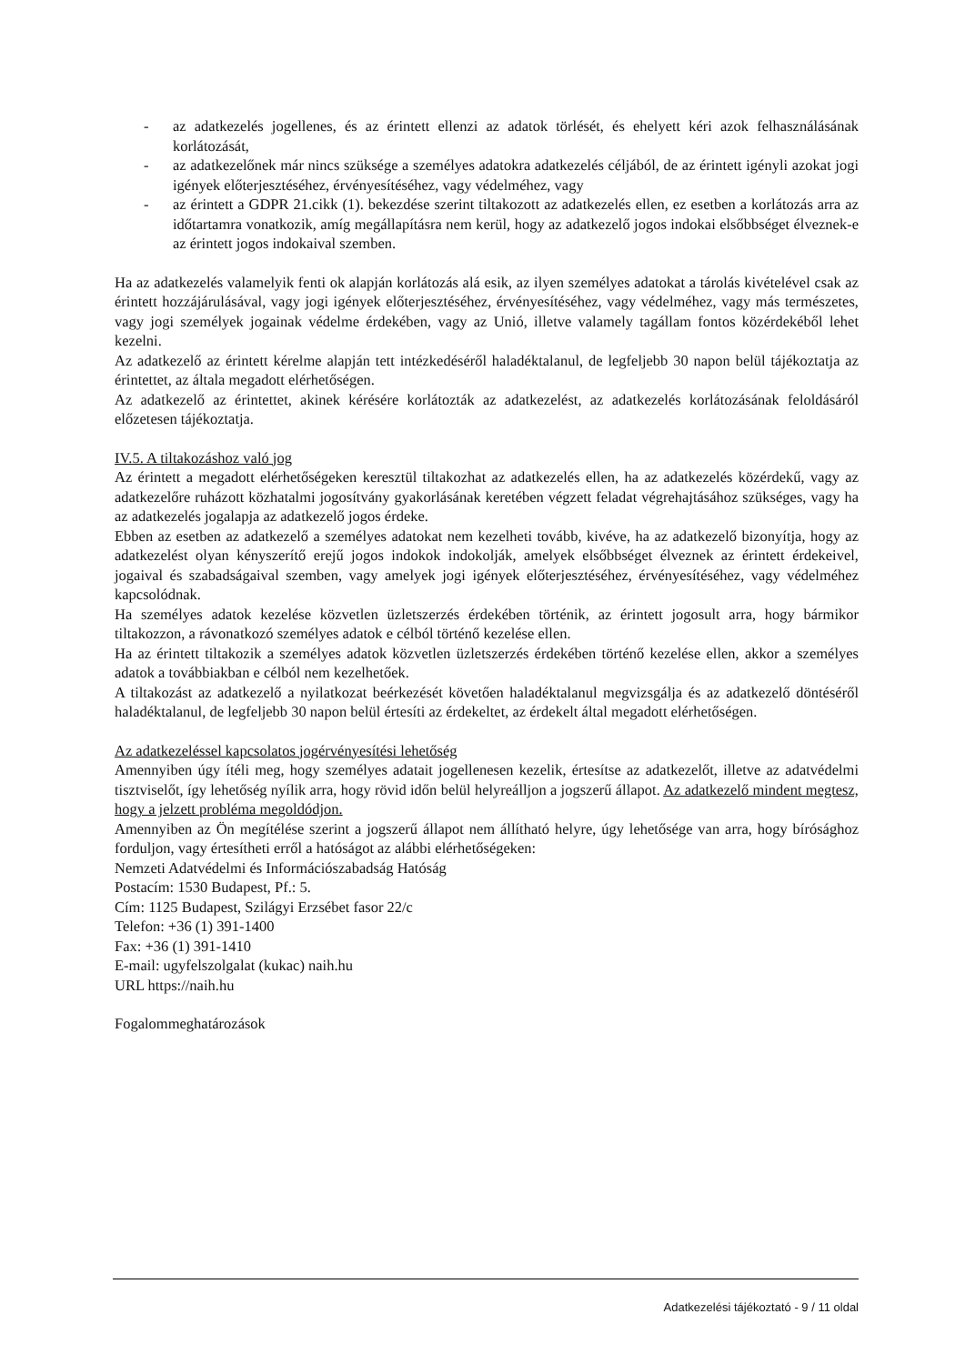- az adatkezelés jogellenes, és az érintett ellenzi az adatok törlését, és ehelyett kéri azok felhasználásának korlátozását,
- az adatkezelőnek már nincs szüksége a személyes adatokra adatkezelés céljából, de az érintett igényli azokat jogi igények előterjesztéséhez, érvényesítéséhez, vagy védelméhez, vagy
- az érintett a GDPR 21.cikk (1). bekezdése szerint tiltakozott az adatkezelés ellen, ez esetben a korlátozás arra az időtartamra vonatkozik, amíg megállapításra nem kerül, hogy az adatkezelő jogos indokai elsőbbséget élveznek-e az érintett jogos indokaival szemben.
Ha az adatkezelés valamelyik fenti ok alapján korlátozás alá esik, az ilyen személyes adatokat a tárolás kivételével csak az érintett hozzájárulásával, vagy jogi igények előterjesztéséhez, érvényesítéséhez, vagy védelméhez, vagy más természetes, vagy jogi személyek jogainak védelme érdekében, vagy az Unió, illetve valamely tagállam fontos közérdekéből lehet kezelni.
Az adatkezelő az érintett kérelme alapján tett intézkedéséről haladéktalanul, de legfeljebb 30 napon belül tájékoztatja az érintettet, az általa megadott elérhetőségen.
Az adatkezelő az érintettet, akinek kérésére korlátozták az adatkezelést, az adatkezelés korlátozásának feloldásáról előzetesen tájékoztatja.
IV.5. A tiltakozáshoz való jog
Az érintett a megadott elérhetőségeken keresztül tiltakozhat az adatkezelés ellen, ha az adatkezelés közérdekű, vagy az adatkezelőre ruházott közhatalmi jogosítvány gyakorlásának keretében végzett feladat végrehajtásához szükséges, vagy ha az adatkezelés jogalapja az adatkezelő jogos érdeke.
Ebben az esetben az adatkezelő a személyes adatokat nem kezelheti tovább, kivéve, ha az adatkezelő bizonyítja, hogy az adatkezelést olyan kényszerítő erejű jogos indokok indokolják, amelyek elsőbbséget élveznek az érintett érdekeivel, jogaival és szabadságaival szemben, vagy amelyek jogi igények előterjesztéséhez, érvényesítéséhez, vagy védelméhez kapcsolódnak.
Ha személyes adatok kezelése közvetlen üzletszerzés érdekében történik, az érintett jogosult arra, hogy bármikor tiltakozzon, a rávonatkozó személyes adatok e célból történő kezelése ellen.
Ha az érintett tiltakozik a személyes adatok közvetlen üzletszerzés érdekében történő kezelése ellen, akkor a személyes adatok a továbbiakban e célból nem kezelhetőek.
A tiltakozást az adatkezelő a nyilatkozat beérkezését követően haladéktalanul megvizsgálja és az adatkezelő döntéséről haladéktalanul, de legfeljebb 30 napon belül értesíti az érdekeltet, az érdekelt által megadott elérhetőségen.
Az adatkezeléssel kapcsolatos jogérvényesítési lehetőség
Amennyiben úgy ítéli meg, hogy személyes adatait jogellenesen kezelik, értesítse az adatkezelőt, illetve az adatvédelmi tisztviselőt, így lehetőség nyílik arra, hogy rövid időn belül helyreálljon a jogszerű állapot. Az adatkezelő mindent megtesz, hogy a jelzett probléma megoldódjon.
Amennyiben az Ön megítélése szerint a jogszerű állapot nem állítható helyre, úgy lehetősége van arra, hogy bírósághoz forduljon, vagy értesítheti erről a hatóságot az alábbi elérhetőségeken:
Nemzeti Adatvédelmi és Információszabadság Hatóság
Postacím: 1530 Budapest, Pf.: 5.
Cím: 1125 Budapest, Szilágyi Erzsébet fasor 22/c
Telefon: +36 (1) 391-1400
Fax: +36 (1) 391-1410
E-mail: ugyfelszolgalat (kukac) naih.hu
URL https://naih.hu
Fogalommeghatározások
Adatkezelési tájékoztató - 9 / 11 oldal